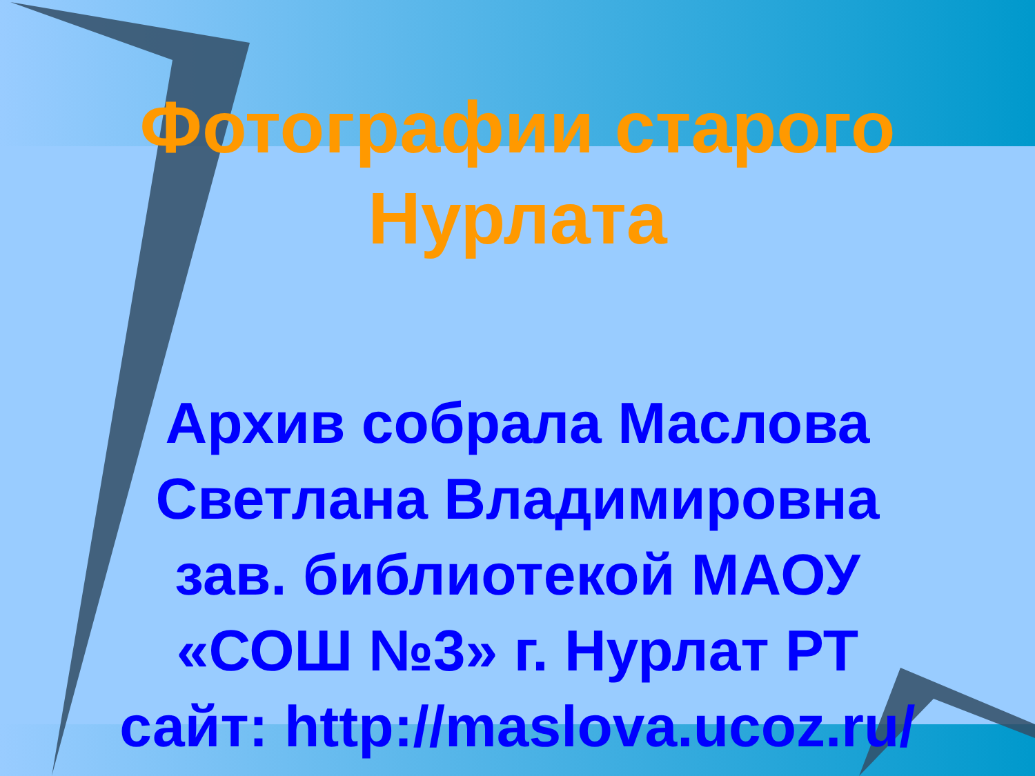Фотографии старого
Нурлата
Архив собрала Маслова
Светлана Владимировна
зав. библиотекой МАОУ
«СОШ №3» г. Нурлат РТ
сайт: http://maslova.ucoz.ru/